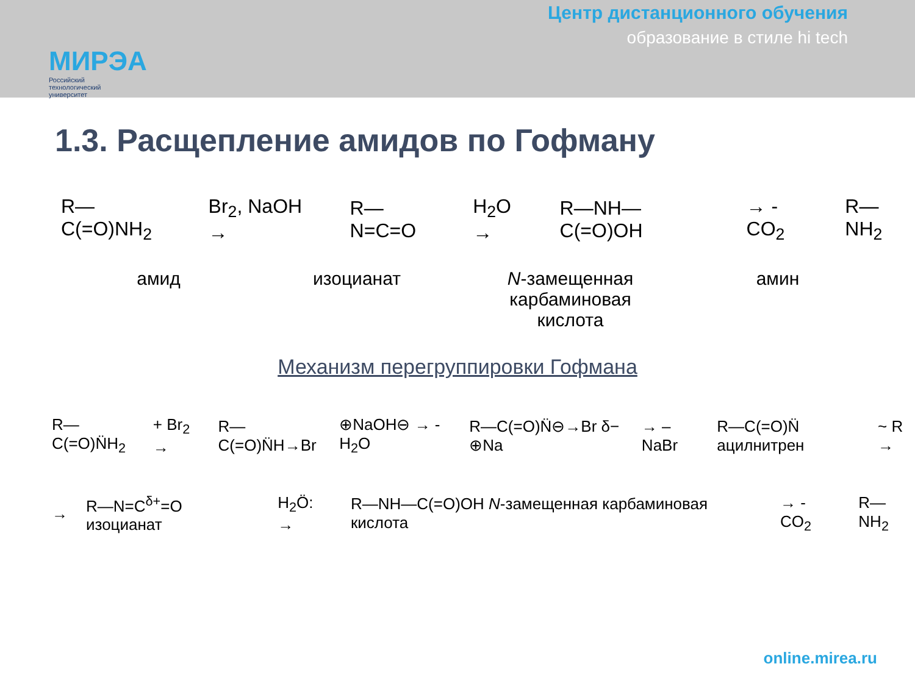МИРЭА
Российский
технологический
университет
Центр дистанционного обучения
образование в стиле hi tech
1.3. Расщепление амидов по Гофману
R—C(=O)NH<sub>2</sub> Br<sub>2</sub>, NaOH → R—N=C=O H<sub>2</sub>O → R—NH—C(=O)OH → - CO<sub>2</sub> R—NH<sub>2</sub>
амид изоцианат N-замещенная
карбаминовая
кислота
амин
Механизм перегруппировки Гофмана
R—C(=O)N̈H<sub>2</sub> + Br<sub>2</sub> → R—C(=O)N̈H→Br ⊕NaOH⊖ → - H<sub>2</sub>O R—C(=O)N̈⊖→Br δ− ⊕Na → – NaBr R—C(=O)N̈ ацилнитрен ~ R →
→ R—N=C<sup>δ+</sup>=O изоцианат H<sub>2</sub>Ö: → R—NH—C(=O)OH N-замещенная карбаминовая кислота → - CO<sub>2</sub> R—NH<sub>2</sub>
online.mirea.ru